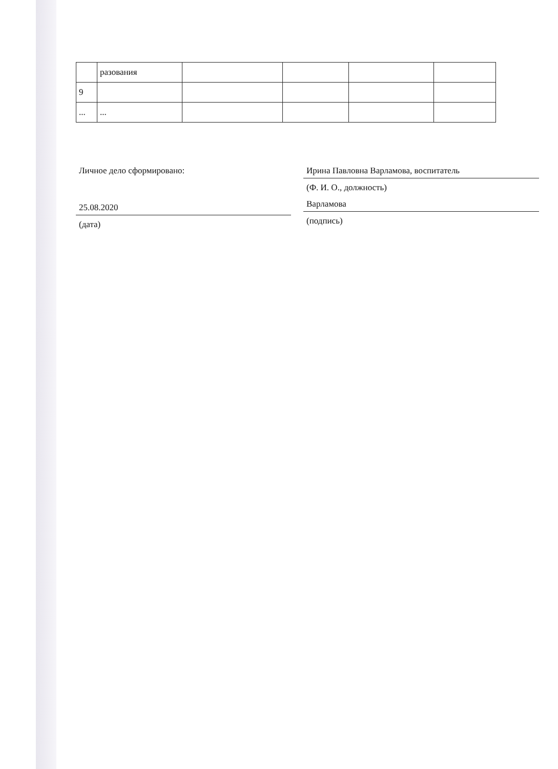| | разования | | | | |
| 9 | | | | | |
| ... | ... | | | | |
Личное дело сформировано:
25.08.2020
(дата)
Ирина Павловна Варламова, воспитатель
(Ф. И. О., должность)
Варламова
(подпись)